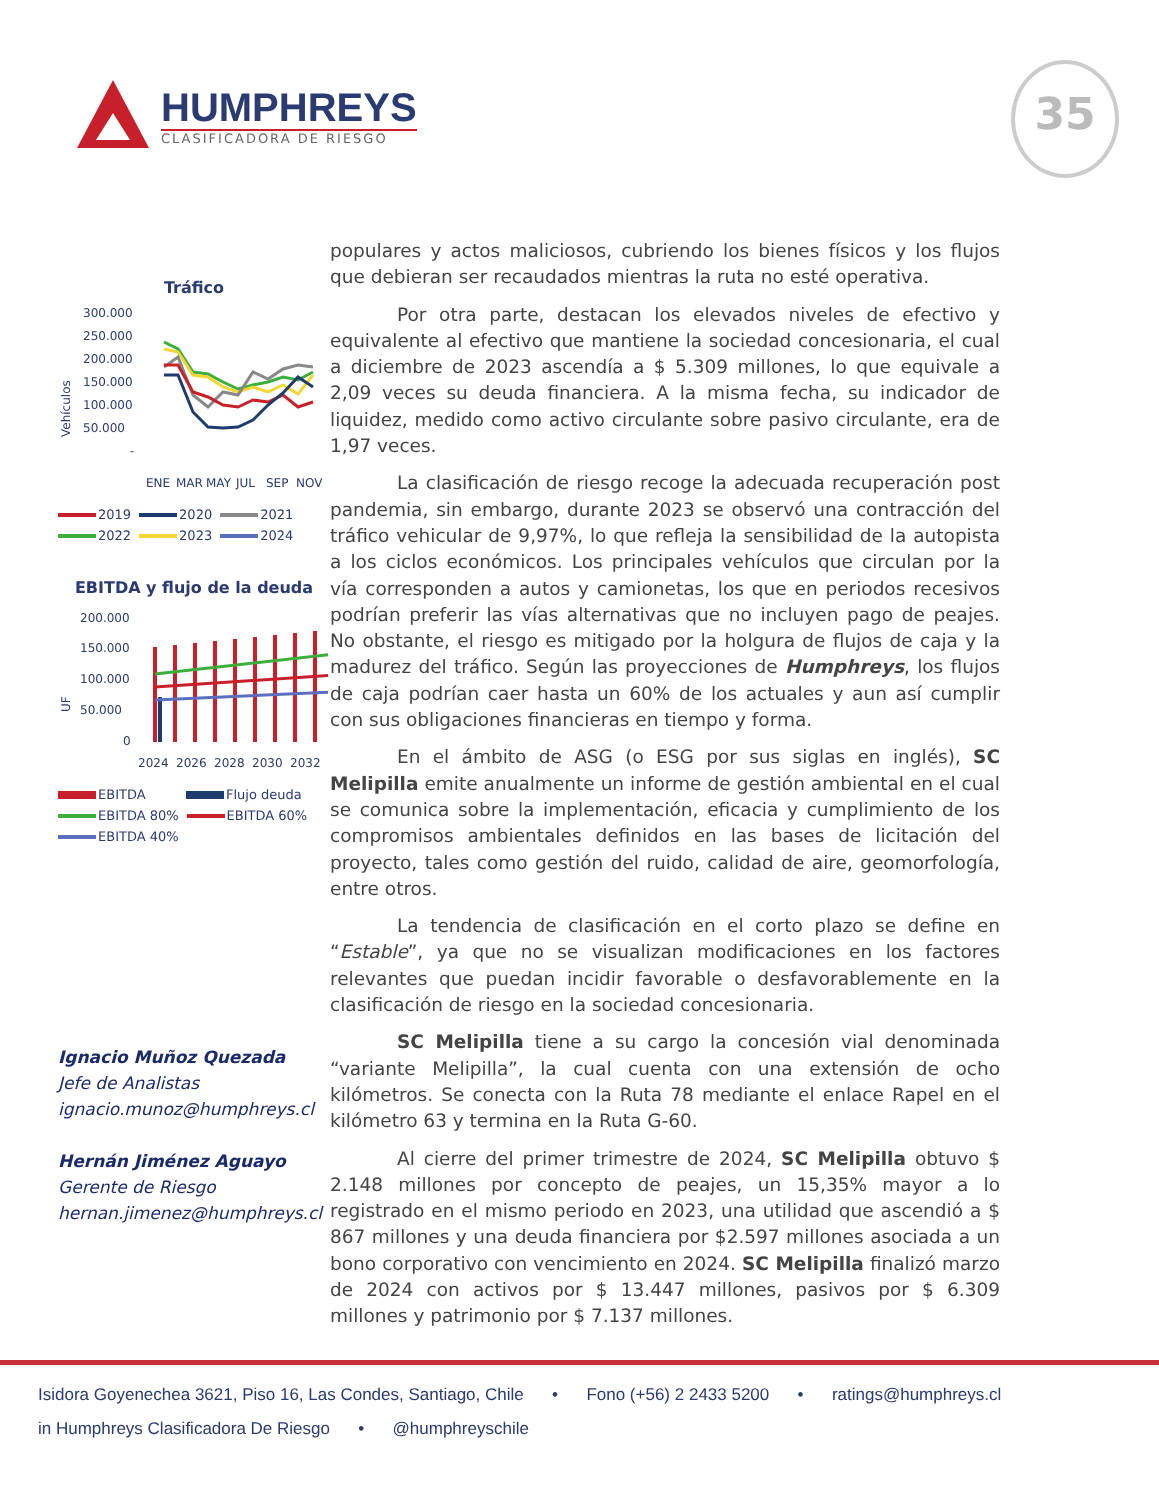HUMPHREYS
CLASIFICADORA DE RIESGO
35
Tráfico
Vehículos
300.000
250.000
200.000
150.000
100.000
50.000
-
ENE
MAR
MAY
JUL
SEP
NOV
2019 2020 2021
2022 2023 2024
EBITDA y flujo de la deuda
UF
200.000
150.000
100.000
50.000
0
2024
2026
2028
2030
2032
EBITDA Flujo deuda
EBITDA 80% EBITDA 60%
EBITDA 40%
Ignacio Muñoz Quezada
Jefe de Analistas
ignacio.munoz@humphreys.cl
Hernán Jiménez Aguayo
Gerente de Riesgo
hernan.jimenez@humphreys.cl
populares y actos maliciosos, cubriendo los bienes físicos y los flujos que debieran ser recaudados mientras la ruta no esté operativa.
Por otra parte, destacan los elevados niveles de efectivo y equivalente al efectivo que mantiene la sociedad concesionaria, el cual a diciembre de 2023 ascendía a $ 5.309 millones, lo que equivale a 2,09 veces su deuda financiera. A la misma fecha, su indicador de liquidez, medido como activo circulante sobre pasivo circulante, era de 1,97 veces.
La clasificación de riesgo recoge la adecuada recuperación post pandemia, sin embargo, durante 2023 se observó una contracción del tráfico vehicular de 9,97%, lo que refleja la sensibilidad de la autopista a los ciclos económicos. Los principales vehículos que circulan por la vía corresponden a autos y camionetas, los que en periodos recesivos podrían preferir las vías alternativas que no incluyen pago de peajes. No obstante, el riesgo es mitigado por la holgura de flujos de caja y la madurez del tráfico. Según las proyecciones de Humphreys, los flujos de caja podrían caer hasta un 60% de los actuales y aun así cumplir con sus obligaciones financieras en tiempo y forma.
En el ámbito de ASG (o ESG por sus siglas en inglés), SC Melipilla emite anualmente un informe de gestión ambiental en el cual se comunica sobre la implementación, eficacia y cumplimiento de los compromisos ambientales definidos en las bases de licitación del proyecto, tales como gestión del ruido, calidad de aire, geomorfología, entre otros.
La tendencia de clasificación en el corto plazo se define en “Estable”, ya que no se visualizan modificaciones en los factores relevantes que puedan incidir favorable o desfavorablemente en la clasificación de riesgo en la sociedad concesionaria.
SC Melipilla tiene a su cargo la concesión vial denominada “variante Melipilla”, la cual cuenta con una extensión de ocho kilómetros. Se conecta con la Ruta 78 mediante el enlace Rapel en el kilómetro 63 y termina en la Ruta G-60.
Al cierre del primer trimestre de 2024, SC Melipilla obtuvo $ 2.148 millones por concepto de peajes, un 15,35% mayor a lo registrado en el mismo periodo en 2023, una utilidad que ascendió a $ 867 millones y una deuda financiera por $2.597 millones asociada a un bono corporativo con vencimiento en 2024. SC Melipilla finalizó marzo de 2024 con activos por $ 13.447 millones, pasivos por $ 6.309 millones y patrimonio por $ 7.137 millones.
Isidora Goyenechea 3621, Piso 16, Las Condes, Santiago, Chile • Fono (+56) 2 2433 5200 • ratings@humphreys.cl
in Humphreys Clasificadora De Riesgo • @humphreyschile